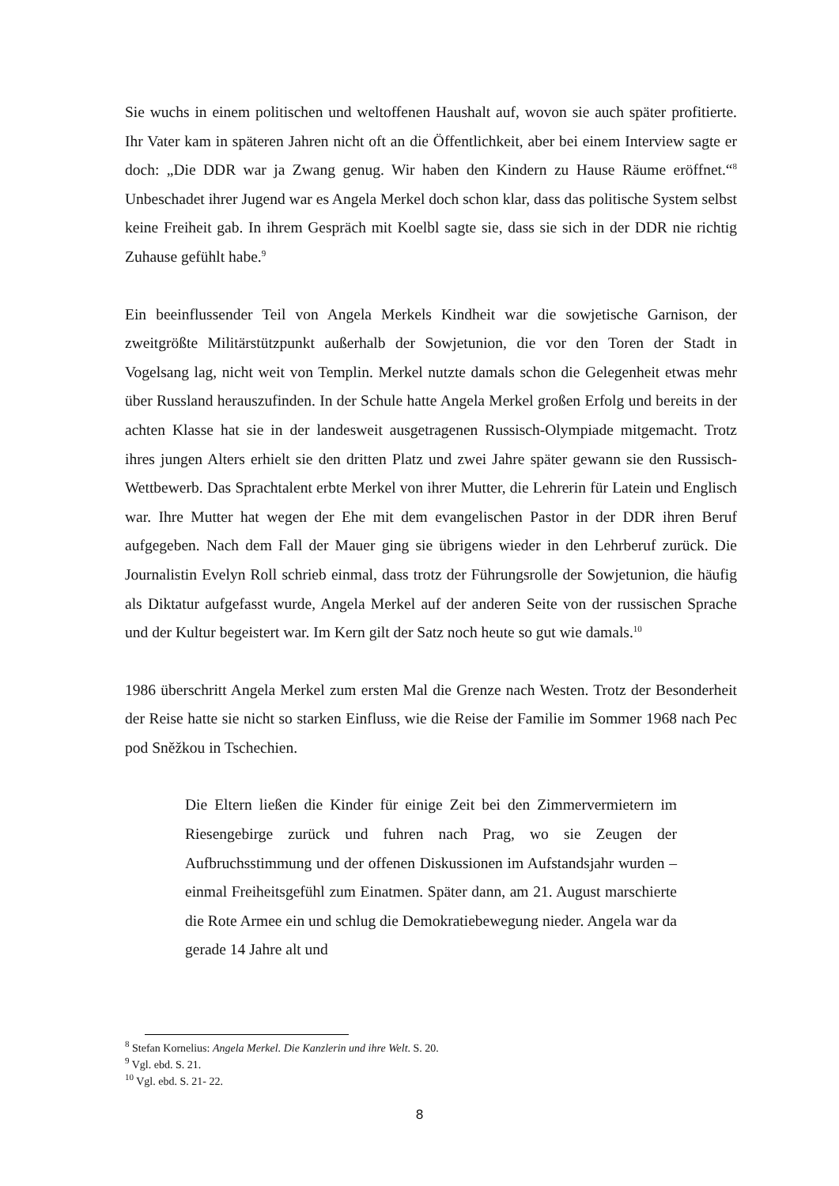Sie wuchs in einem politischen und weltoffenen Haushalt auf, wovon sie auch später profitierte. Ihr Vater kam in späteren Jahren nicht oft an die Öffentlichkeit, aber bei einem Interview sagte er doch: „Die DDR war ja Zwang genug. Wir haben den Kindern zu Hause Räume eröffnet.“<sup>8</sup> Unbeschadet ihrer Jugend war es Angela Merkel doch schon klar, dass das politische System selbst keine Freiheit gab. In ihrem Gespräch mit Koelbl sagte sie, dass sie sich in der DDR nie richtig Zuhause gefühlt habe.<sup>9</sup>
Ein beeinflussender Teil von Angela Merkels Kindheit war die sowjetische Garnison, der zweitgrößte Militärstützpunkt außerhalb der Sowjetunion, die vor den Toren der Stadt in Vogelsang lag, nicht weit von Templin. Merkel nutzte damals schon die Gelegenheit etwas mehr über Russland herauszufinden. In der Schule hatte Angela Merkel großen Erfolg und bereits in der achten Klasse hat sie in der landesweit ausgetragenen Russisch-Olympiade mitgemacht. Trotz ihres jungen Alters erhielt sie den dritten Platz und zwei Jahre später gewann sie den Russisch-Wettbewerb. Das Sprachtalent erbte Merkel von ihrer Mutter, die Lehrerin für Latein und Englisch war. Ihre Mutter hat wegen der Ehe mit dem evangelischen Pastor in der DDR ihren Beruf aufgegeben. Nach dem Fall der Mauer ging sie übrigens wieder in den Lehrberuf zurück. Die Journalistin Evelyn Roll schrieb einmal, dass trotz der Führungsrolle der Sowjetunion, die häufig als Diktatur aufgefasst wurde, Angela Merkel auf der anderen Seite von der russischen Sprache und der Kultur begeistert war. Im Kern gilt der Satz noch heute so gut wie damals.<sup>10</sup>
1986 überschritt Angela Merkel zum ersten Mal die Grenze nach Westen. Trotz der Besonderheit der Reise hatte sie nicht so starken Einfluss, wie die Reise der Familie im Sommer 1968 nach Pec pod Sněžkou in Tschechien.
Die Eltern ließen die Kinder für einige Zeit bei den Zimmervermietern im Riesengebirge zurück und fuhren nach Prag, wo sie Zeugen der Aufbruchsstimmung und der offenen Diskussionen im Aufstandsjahr wurden – einmal Freiheitsgefühl zum Einatmen. Später dann, am 21. August marschierte die Rote Armee ein und schlug die Demokratiebewegung nieder. Angela war da gerade 14 Jahre alt und
<sup>8</sup> Stefan Kornelius: Angela Merkel. Die Kanzlerin und ihre Welt. S. 20.
<sup>9</sup> Vgl. ebd. S. 21.
<sup>10</sup> Vgl. ebd. S. 21- 22.
8